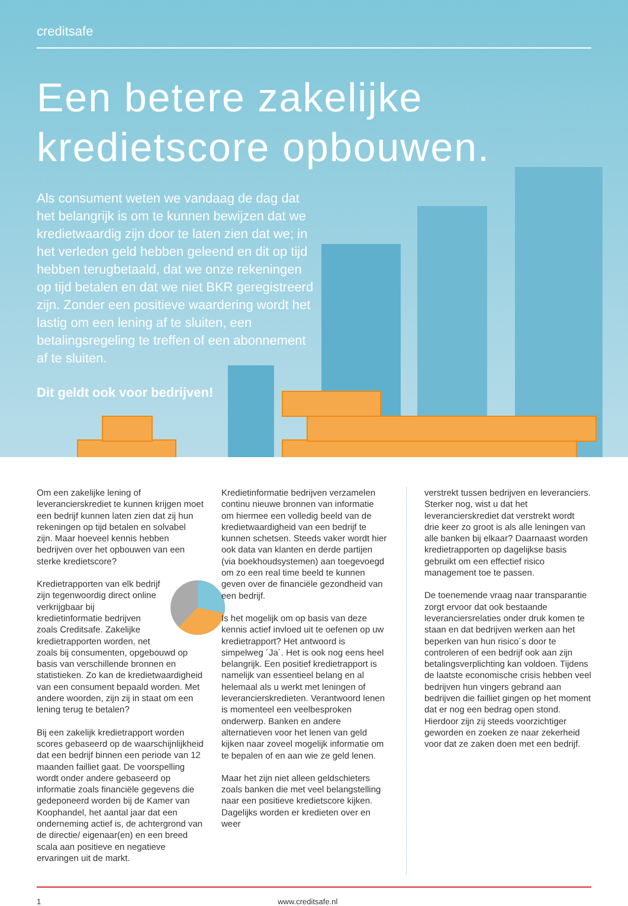creditsafe
Een betere zakelijke kredietscore opbouwen.
Als consument weten we vandaag de dag dat het belangrijk is om te kunnen bewijzen dat we kredietwaardig zijn door te laten zien dat we; in het verleden geld hebben geleend en dit op tijd hebben terugbetaald, dat we onze rekeningen op tijd betalen en dat we niet BKR geregistreerd zijn. Zonder een positieve waardering wordt het lastig om een lening af te sluiten, een betalingsregeling te treffen of een abonnement af te sluiten.
Dit geldt ook voor bedrijven!
Om een zakelijke lening of leverancierskrediet te kunnen krijgen moet een bedrijf kunnen laten zien dat zij hun rekeningen op tijd betalen en solvabel zijn. Maar hoeveel kennis hebben bedrijven over het opbouwen van een sterke kredietscore?
Kredietrapporten van elk bedrijf zijn tegenwoordig direct online verkrijgbaar bij kredietinformatie bedrijven zoals Creditsafe. Zakelijke kredietrapporten worden, net zoals bij consumenten, opgebouwd op basis van verschillende bronnen en statistieken. Zo kan de kredietwaardigheid van een consument bepaald worden. Met andere woorden, zijn zij in staat om een lening terug te betalen?
Bij een zakelijk kredietrapport worden scores gebaseerd op de waarschijnlijkheid dat een bedrijf binnen een periode van 12 maanden failliet gaat. De voorspelling wordt onder andere gebaseerd op informatie zoals financiële gegevens die gedeponeerd worden bij de Kamer van Koophandel, het aantal jaar dat een onderneming actief is, de achtergrond van de directie/ eigenaar(en) en een breed scala aan positieve en negatieve ervaringen uit de markt.
Kredietinformatie bedrijven verzamelen continu nieuwe bronnen van informatie om hiermee een volledig beeld van de kredietwaardigheid van een bedrijf te kunnen schetsen. Steeds vaker wordt hier ook data van klanten en derde partijen (via boekhoudsystemen) aan toegevoegd om zo een real time beeld te kunnen geven over de financiële gezondheid van een bedrijf.
Is het mogelijk om op basis van deze kennis actief invloed uit te oefenen op uw kredietrapport? Het antwoord is simpelweg ´Ja´. Het is ook nog eens heel belangrijk. Een positief kredietrapport is namelijk van essentieel belang en al helemaal als u werkt met leningen of leverancierskredieten. Verantwoord lenen is momenteel een veelbesproken onderwerp. Banken en andere alternatieven voor het lenen van geld kijken naar zoveel mogelijk informatie om te bepalen of en aan wie ze geld lenen.
Maar het zijn niet alleen geldschieters zoals banken die met veel belangstelling naar een positieve kredietscore kijken. Dagelijks worden er kredieten over en weer
verstrekt tussen bedrijven en leveranciers. Sterker nog, wist u dat het leverancierskrediet dat verstrekt wordt drie keer zo groot is als alle leningen van alle banken bij elkaar? Daarnaast worden kredietrapporten op dagelijkse basis gebruikt om een effectief risico management toe te passen.
De toenemende vraag naar transparantie zorgt ervoor dat ook bestaande leveranciersrelaties onder druk komen te staan en dat bedrijven werken aan het beperken van hun risico´s door te controleren of een bedrijf ook aan zijn betalingsverplichting kan voldoen. Tijdens de laatste economische crisis hebben veel bedrijven hun vingers gebrand aan bedrijven die failliet gingen op het moment dat er nog een bedrag open stond. Hierdoor zijn zij steeds voorzichtiger geworden en zoeken ze naar zekerheid voor dat ze zaken doen met een bedrijf.
1 www.creditsafe.nl